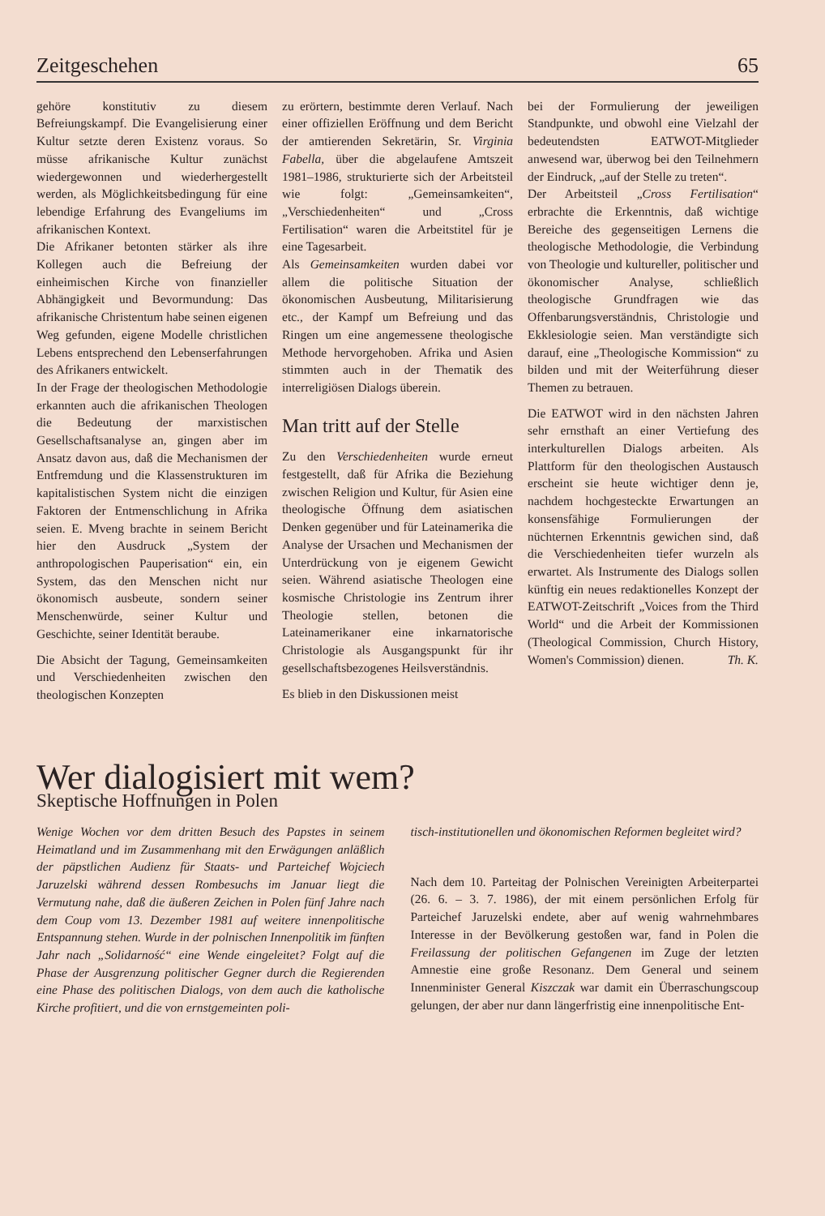Zeitgeschehen 65
gehöre konstitutiv zu diesem Befreiungskampf. Die Evangelisierung einer Kultur setzte deren Existenz voraus. So müsse afrikanische Kultur zunächst wiedergewonnen und wiederhergestellt werden, als Möglichkeitsbedingung für eine lebendige Erfahrung des Evangeliums im afrikanischen Kontext.
Die Afrikaner betonten stärker als ihre Kollegen auch die Befreiung der einheimischen Kirche von finanzieller Abhängigkeit und Bevormundung: Das afrikanische Christentum habe seinen eigenen Weg gefunden, eigene Modelle christlichen Lebens entsprechend den Lebenserfahrungen des Afrikaners entwickelt.
In der Frage der theologischen Methodologie erkannten auch die afrikanischen Theologen die Bedeutung der marxistischen Gesellschaftsanalyse an, gingen aber im Ansatz davon aus, daß die Mechanismen der Entfremdung und die Klassenstrukturen im kapitalistischen System nicht die einzigen Faktoren der Entmenschlichung in Afrika seien. E. Mveng brachte in seinem Bericht hier den Ausdruck „System der anthropologischen Pauperisation“ ein, ein System, das den Menschen nicht nur ökonomisch ausbeute, sondern seiner Menschenwürde, seiner Kultur und Geschichte, seiner Identität beraube.
Die Absicht der Tagung, Gemeinsamkeiten und Verschiedenheiten zwischen den theologischen Konzepten
zu erörtern, bestimmte deren Verlauf. Nach einer offiziellen Eröffnung und dem Bericht der amtierenden Sekretärin, Sr. Virginia Fabella, über die abgelaufene Amtszeit 1981–1986, strukturierte sich der Arbeitsteil wie folgt: „Gemeinsamkeiten“, „Verschiedenheiten“ und „Cross Fertilisation“ waren die Arbeitstitel für je eine Tagesarbeit.
Als Gemeinsamkeiten wurden dabei vor allem die politische Situation der ökonomischen Ausbeutung, Militarisierung etc., der Kampf um Befreiung und das Ringen um eine angemessene theologische Methode hervorgehoben. Afrika und Asien stimmten auch in der Thematik des interreligiösen Dialogs überein.
Man tritt auf der Stelle
Zu den Verschiedenheiten wurde erneut festgestellt, daß für Afrika die Beziehung zwischen Religion und Kultur, für Asien eine theologische Öffnung dem asiatischen Denken gegenüber und für Lateinamerika die Analyse der Ursachen und Mechanismen der Unterdrückung von je eigenem Gewicht seien. Während asiatische Theologen eine kosmische Christologie ins Zentrum ihrer Theologie stellen, betonen die Lateinamerikaner eine inkarnatorische Christologie als Ausgangspunkt für ihr gesellschaftsbezogenes Heilsverständnis.
Es blieb in den Diskussionen meist
bei der Formulierung der jeweiligen Standpunkte, und obwohl eine Vielzahl der bedeutendsten EATWOT-Mitglieder anwesend war, überwog bei den Teilnehmern der Eindruck, „auf der Stelle zu treten“.
Der Arbeitsteil „Cross Fertilisation“ erbrachte die Erkenntnis, daß wichtige Bereiche des gegenseitigen Lernens die theologische Methodologie, die Verbindung von Theologie und kultureller, politischer und ökonomischer Analyse, schließlich theologische Grundfragen wie das Offenbarungsverständnis, Christologie und Ekklesiologie seien. Man verständigte sich darauf, eine „Theologische Kommission“ zu bilden und mit der Weiterführung dieser Themen zu betrauen.
Die EATWOT wird in den nächsten Jahren sehr ernsthaft an einer Vertiefung des interkulturellen Dialogs arbeiten. Als Plattform für den theologischen Austausch erscheint sie heute wichtiger denn je, nachdem hochgesteckte Erwartungen an konsensfähige Formulierungen der nüchternen Erkenntnis gewichen sind, daß die Verschiedenheiten tiefer wurzeln als erwartet. Als Instrumente des Dialogs sollen künftig ein neues redaktionelles Konzept der EATWOT-Zeitschrift „Voices from the Third World“ und die Arbeit der Kommissionen (Theological Commission, Church History, Women's Commission) dienen. Th. K.
Wer dialogisiert mit wem?
Skeptische Hoffnungen in Polen
Wenige Wochen vor dem dritten Besuch des Papstes in seinem Heimatland und im Zusammenhang mit den Erwägungen anläßlich der päpstlichen Audienz für Staats- und Parteichef Wojciech Jaruzelski während dessen Rombesuchs im Januar liegt die Vermutung nahe, daß die äußeren Zeichen in Polen fünf Jahre nach dem Coup vom 13. Dezember 1981 auf weitere innenpolitische Entspannung stehen. Wurde in der polnischen Innenpolitik im fünften Jahr nach „Solidarność“ eine Wende eingeleitet? Folgt auf die Phase der Ausgrenzung politischer Gegner durch die Regierenden eine Phase des politischen Dialogs, von dem auch die katholische Kirche profitiert, und die von ernstgemeinten poli-
tisch-institutionellen und ökonomischen Reformen begleitet wird?
Nach dem 10. Parteitag der Polnischen Vereinigten Arbeiterpartei (26. 6. – 3. 7. 1986), der mit einem persönlichen Erfolg für Parteichef Jaruzelski endete, aber auf wenig wahrnehmbares Interesse in der Bevölkerung gestoßen war, fand in Polen die Freilassung der politischen Gefangenen im Zuge der letzten Amnestie eine große Resonanz. Dem General und seinem Innenminister General Kiszczak war damit ein Überraschungscoup gelungen, der aber nur dann längerfristig eine innenpolitische Ent-